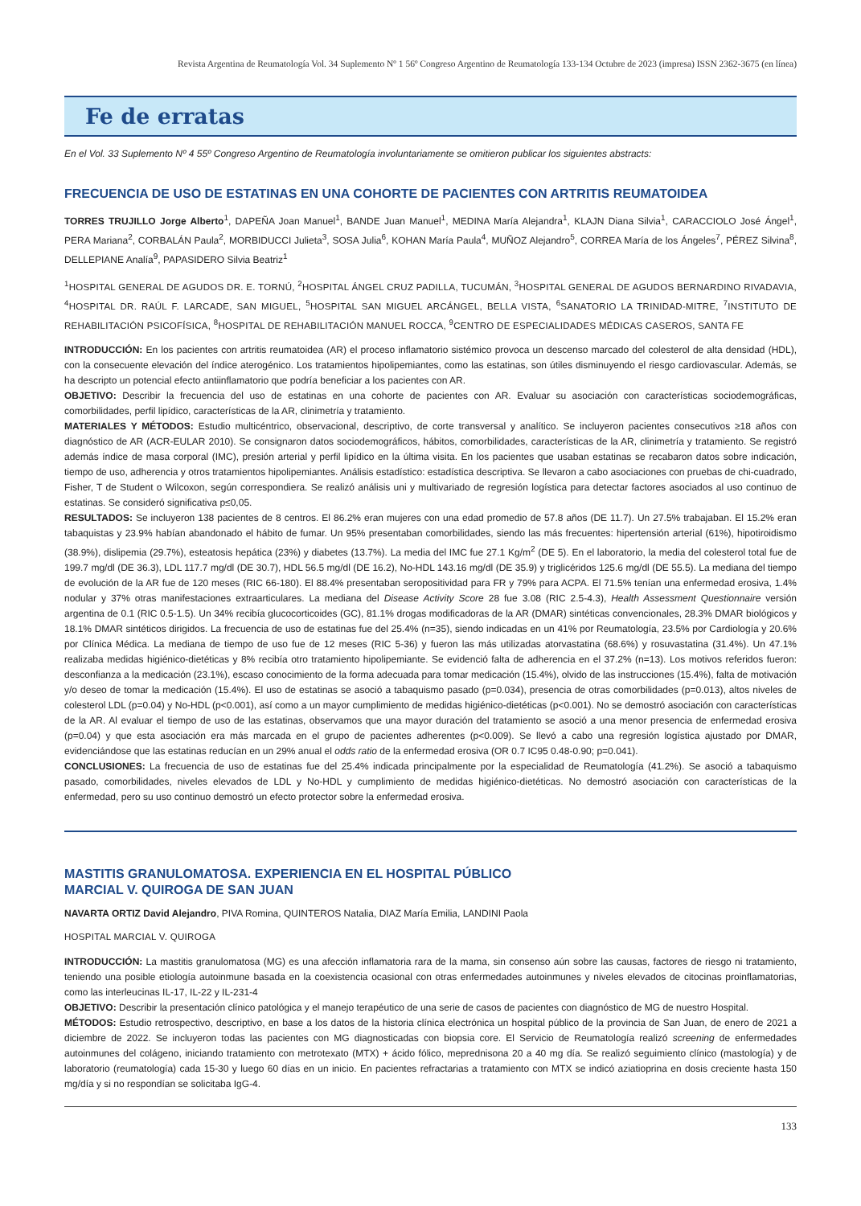Revista Argentina de Reumatología Vol. 34 Suplemento Nº 1 56º Congreso Argentino de Reumatología 133-134 Octubre de 2023 (impresa) ISSN 2362-3675 (en línea)
Fe de erratas
En el Vol. 33 Suplemento Nº 4 55º Congreso Argentino de Reumatología involuntariamente se omitieron publicar los siguientes abstracts:
FRECUENCIA DE USO DE ESTATINAS EN UNA COHORTE DE PACIENTES CON ARTRITIS REUMATOIDEA
TORRES TRUJILLO Jorge Alberto<sup>1</sup>, DAPEÑA Joan Manuel<sup>1</sup>, BANDE Juan Manuel<sup>1</sup>, MEDINA María Alejandra<sup>1</sup>, KLAJN Diana Silvia<sup>1</sup>, CARACCIOLO José Ángel<sup>1</sup>, PERA Mariana<sup>2</sup>, CORBALÁN Paula<sup>2</sup>, MORBIDUCCI Julieta<sup>3</sup>, SOSA Julia<sup>6</sup>, KOHAN María Paula<sup>4</sup>, MUÑOZ Alejandro<sup>5</sup>, CORREA María de los Ángeles<sup>7</sup>, PÉREZ Silvina<sup>8</sup>, DELLEPIANE Analía<sup>9</sup>, PAPASIDERO Silvia Beatriz<sup>1</sup>
<sup>1</sup>HOSPITAL GENERAL DE AGUDOS DR. E. TORNÚ, <sup>2</sup>HOSPITAL ÁNGEL CRUZ PADILLA, TUCUMÁN, <sup>3</sup>HOSPITAL GENERAL DE AGUDOS BERNARDINO RIVADAVIA, <sup>4</sup>HOSPITAL DR. RAÚL F. LARCADE, SAN MIGUEL, <sup>5</sup>HOSPITAL SAN MIGUEL ARCÁNGEL, BELLA VISTA, <sup>6</sup>SANATORIO LA TRINIDAD-MITRE, <sup>7</sup>INSTITUTO DE REHABILITACIÓN PSICOFÍSICA, <sup>8</sup>HOSPITAL DE REHABILITACIÓN MANUEL ROCCA, <sup>9</sup>CENTRO DE ESPECIALIDADES MÉDICAS CASEROS, SANTA FE
INTRODUCCIÓN: En los pacientes con artritis reumatoidea (AR) el proceso inflamatorio sistémico provoca un descenso marcado del colesterol de alta densidad (HDL), con la consecuente elevación del índice aterogénico. Los tratamientos hipolipemiantes, como las estatinas, son útiles disminuyendo el riesgo cardiovascular. Además, se ha descripto un potencial efecto antiinflamatorio que podría beneficiar a los pacientes con AR.
OBJETIVO: Describir la frecuencia del uso de estatinas en una cohorte de pacientes con AR. Evaluar su asociación con características sociodemográficas, comorbilidades, perfil lipídico, características de la AR, clinimetría y tratamiento.
MATERIALES Y MÉTODOS: Estudio multicéntrico, observacional, descriptivo, de corte transversal y analítico. Se incluyeron pacientes consecutivos ≥18 años con diagnóstico de AR (ACR-EULAR 2010). Se consignaron datos sociodemográficos, hábitos, comorbilidades, características de la AR, clinimetría y tratamiento. Se registró además índice de masa corporal (IMC), presión arterial y perfil lipídico en la última visita. En los pacientes que usaban estatinas se recabaron datos sobre indicación, tiempo de uso, adherencia y otros tratamientos hipolipemiantes. Análisis estadístico: estadística descriptiva. Se llevaron a cabo asociaciones con pruebas de chi-cuadrado, Fisher, T de Student o Wilcoxon, según correspondiera. Se realizó análisis uni y multivariado de regresión logística para detectar factores asociados al uso continuo de estatinas. Se consideró significativa p≤0,05.
RESULTADOS: Se incluyeron 138 pacientes de 8 centros. El 86.2% eran mujeres con una edad promedio de 57.8 años (DE 11.7). Un 27.5% trabajaban. El 15.2% eran tabaquistas y 23.9% habían abandonado el hábito de fumar. Un 95% presentaban comorbilidades, siendo las más frecuentes: hipertensión arterial (61%), hipotiroidismo (38.9%), dislipemia (29.7%), esteatosis hepática (23%) y diabetes (13.7%). La media del IMC fue 27.1 Kg/m<sup>2</sup> (DE 5). En el laboratorio, la media del colesterol total fue de 199.7 mg/dl (DE 36.3), LDL 117.7 mg/dl (DE 30.7), HDL 56.5 mg/dl (DE 16.2), No-HDL 143.16 mg/dl (DE 35.9) y triglicéridos 125.6 mg/dl (DE 55.5). La mediana del tiempo de evolución de la AR fue de 120 meses (RIC 66-180). El 88.4% presentaban seropositividad para FR y 79% para ACPA. El 71.5% tenían una enfermedad erosiva, 1.4% nodular y 37% otras manifestaciones extraarticulares. La mediana del Disease Activity Score 28 fue 3.08 (RIC 2.5-4.3), Health Assessment Questionnaire versión argentina de 0.1 (RIC 0.5-1.5). Un 34% recibía glucocorticoides (GC), 81.1% drogas modificadoras de la AR (DMAR) sintéticas convencionales, 28.3% DMAR biológicos y 18.1% DMAR sintéticos dirigidos. La frecuencia de uso de estatinas fue del 25.4% (n=35), siendo indicadas en un 41% por Reumatología, 23.5% por Cardiología y 20.6% por Clínica Médica. La mediana de tiempo de uso fue de 12 meses (RIC 5-36) y fueron las más utilizadas atorvastatina (68.6%) y rosuvastatina (31.4%). Un 47.1% realizaba medidas higiénico-dietéticas y 8% recibía otro tratamiento hipolipemiante. Se evidenció falta de adherencia en el 37.2% (n=13). Los motivos referidos fueron: desconfianza a la medicación (23.1%), escaso conocimiento de la forma adecuada para tomar medicación (15.4%), olvido de las instrucciones (15.4%), falta de motivación y/o deseo de tomar la medicación (15.4%). El uso de estatinas se asoció a tabaquismo pasado (p=0.034), presencia de otras comorbilidades (p=0.013), altos niveles de colesterol LDL (p=0.04) y No-HDL (p<0.001), así como a un mayor cumplimiento de medidas higiénico-dietéticas (p<0.001). No se demostró asociación con características de la AR. Al evaluar el tiempo de uso de las estatinas, observamos que una mayor duración del tratamiento se asoció a una menor presencia de enfermedad erosiva (p=0.04) y que esta asociación era más marcada en el grupo de pacientes adherentes (p<0.009). Se llevó a cabo una regresión logística ajustado por DMAR, evidenciándose que las estatinas reducían en un 29% anual el odds ratio de la enfermedad erosiva (OR 0.7 IC95 0.48-0.90; p=0.041).
CONCLUSIONES: La frecuencia de uso de estatinas fue del 25.4% indicada principalmente por la especialidad de Reumatología (41.2%). Se asoció a tabaquismo pasado, comorbilidades, niveles elevados de LDL y No-HDL y cumplimiento de medidas higiénico-dietéticas. No demostró asociación con características de la enfermedad, pero su uso continuo demostró un efecto protector sobre la enfermedad erosiva.
MASTITIS GRANULOMATOSA. EXPERIENCIA EN EL HOSPITAL PÚBLICO
MARCIAL V. QUIROGA DE SAN JUAN
NAVARTA ORTIZ David Alejandro, PIVA Romina, QUINTEROS Natalia, DIAZ María Emilia, LANDINI Paola
HOSPITAL MARCIAL V. QUIROGA
INTRODUCCIÓN: La mastitis granulomatosa (MG) es una afección inflamatoria rara de la mama, sin consenso aún sobre las causas, factores de riesgo ni tratamiento, teniendo una posible etiología autoinmune basada en la coexistencia ocasional con otras enfermedades autoinmunes y niveles elevados de citocinas proinflamatorias, como las interleucinas IL-17, IL-22 y IL-231-4
OBJETIVO: Describir la presentación clínico patológica y el manejo terapéutico de una serie de casos de pacientes con diagnóstico de MG de nuestro Hospital.
MÉTODOS: Estudio retrospectivo, descriptivo, en base a los datos de la historia clínica electrónica un hospital público de la provincia de San Juan, de enero de 2021 a diciembre de 2022. Se incluyeron todas las pacientes con MG diagnosticadas con biopsia core. El Servicio de Reumatología realizó screening de enfermedades autoinmunes del colágeno, iniciando tratamiento con metrotexato (MTX) + ácido fólico, meprednisona 20 a 40 mg día. Se realizó seguimiento clínico (mastología) y de laboratorio (reumatología) cada 15-30 y luego 60 días en un inicio. En pacientes refractarias a tratamiento con MTX se indicó aziatioprina en dosis creciente hasta 150 mg/día y si no respondían se solicitaba IgG-4.
133